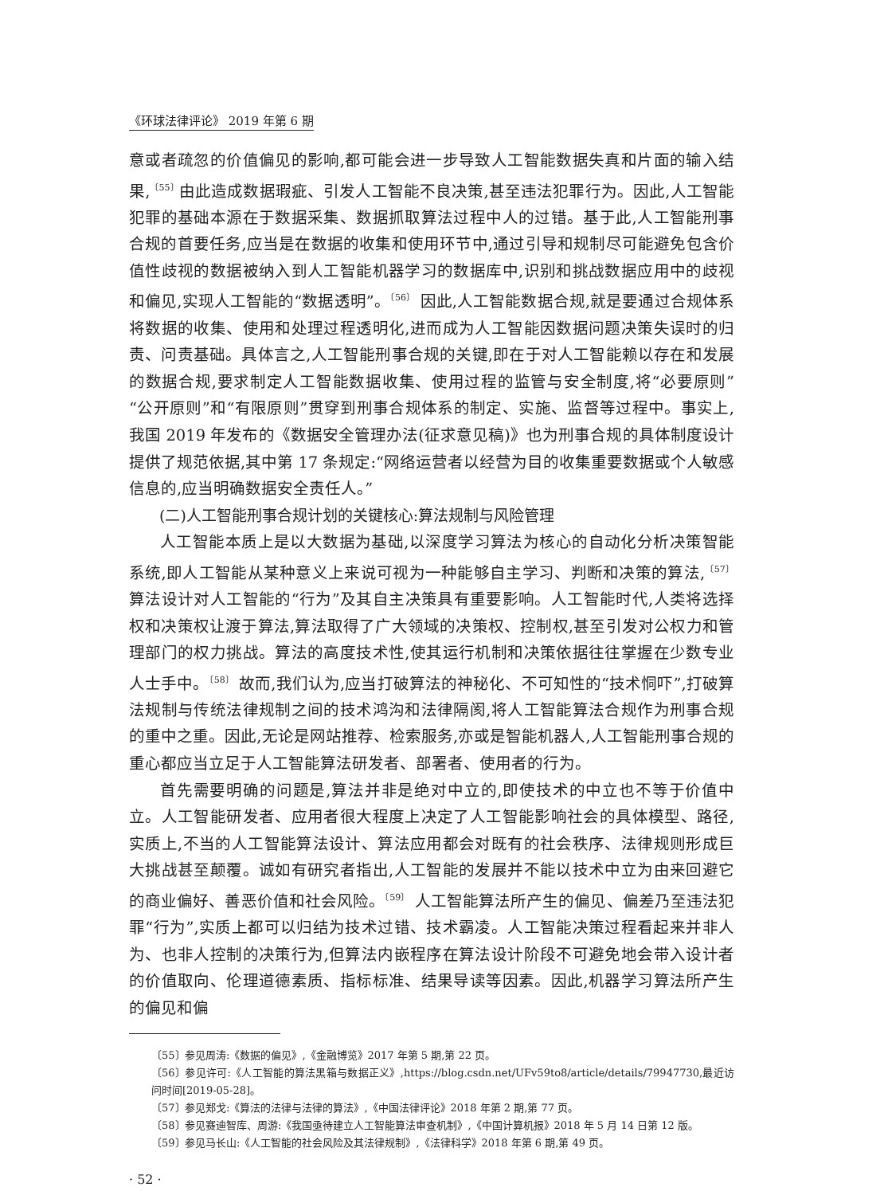《环球法律评论》 2019 年第 6 期
意或者疏忽的价值偏见的影响,都可能会进一步导致人工智能数据失真和片面的输入结果,<sup>〔55〕</sup>由此造成数据瑕疵、引发人工智能不良决策,甚至违法犯罪行为。因此,人工智能犯罪的基础本源在于数据采集、数据抓取算法过程中人的过错。基于此,人工智能刑事合规的首要任务,应当是在数据的收集和使用环节中,通过引导和规制尽可能避免包含价值性歧视的数据被纳入到人工智能机器学习的数据库中,识别和挑战数据应用中的歧视和偏见,实现人工智能的“数据透明”。<sup>〔56〕</sup> 因此,人工智能数据合规,就是要通过合规体系将数据的收集、使用和处理过程透明化,进而成为人工智能因数据问题决策失误时的归责、问责基础。具体言之,人工智能刑事合规的关键,即在于对人工智能赖以存在和发展的数据合规,要求制定人工智能数据收集、使用过程的监管与安全制度,将“必要原则”“公开原则”和“有限原则”贯穿到刑事合规体系的制定、实施、监督等过程中。事实上,我国 2019 年发布的《数据安全管理办法(征求意见稿)》也为刑事合规的具体制度设计提供了规范依据,其中第 17 条规定:“网络运营者以经营为目的收集重要数据或个人敏感信息的,应当明确数据安全责任人。”
(二)人工智能刑事合规计划的关键核心:算法规制与风险管理
人工智能本质上是以大数据为基础,以深度学习算法为核心的自动化分析决策智能系统,即人工智能从某种意义上来说可视为一种能够自主学习、判断和决策的算法,<sup>〔57〕</sup>算法设计对人工智能的“行为”及其自主决策具有重要影响。人工智能时代,人类将选择权和决策权让渡于算法,算法取得了广大领域的决策权、控制权,甚至引发对公权力和管理部门的权力挑战。算法的高度技术性,使其运行机制和决策依据往往掌握在少数专业人士手中。<sup>〔58〕</sup> 故而,我们认为,应当打破算法的神秘化、不可知性的“技术恫吓”,打破算法规制与传统法律规制之间的技术鸿沟和法律隔阂,将人工智能算法合规作为刑事合规的重中之重。因此,无论是网站推荐、检索服务,亦或是智能机器人,人工智能刑事合规的重心都应当立足于人工智能算法研发者、部署者、使用者的行为。
首先需要明确的问题是,算法并非是绝对中立的,即使技术的中立也不等于价值中立。人工智能研发者、应用者很大程度上决定了人工智能影响社会的具体模型、路径,实质上,不当的人工智能算法设计、算法应用都会对既有的社会秩序、法律规则形成巨大挑战甚至颠覆。诚如有研究者指出,人工智能的发展并不能以技术中立为由来回避它的商业偏好、善恶价值和社会风险。<sup>〔59〕</sup> 人工智能算法所产生的偏见、偏差乃至违法犯罪“行为”,实质上都可以归结为技术过错、技术霸凌。人工智能决策过程看起来并非人为、也非人控制的决策行为,但算法内嵌程序在算法设计阶段不可避免地会带入设计者的价值取向、伦理道德素质、指标标准、结果导读等因素。因此,机器学习算法所产生的偏见和偏
〔55〕 参见周涛:《数据的偏见》,《金融博览》2017 年第 5 期,第 22 页。
〔56〕 参见许可:《人工智能的算法黑箱与数据正义》,https://blog.csdn.net/UFv59to8/article/details/79947730,最近访问时间[2019-05-28]。
〔57〕 参见郑戈:《算法的法律与法律的算法》,《中国法律评论》2018 年第 2 期,第 77 页。
〔58〕 参见赛迪智库、周游:《我国亟待建立人工智能算法审查机制》,《中国计算机报》2018 年 5 月 14 日第 12 版。
〔59〕 参见马长山:《人工智能的社会风险及其法律规制》,《法律科学》2018 年第 6 期,第 49 页。
· 52 ·